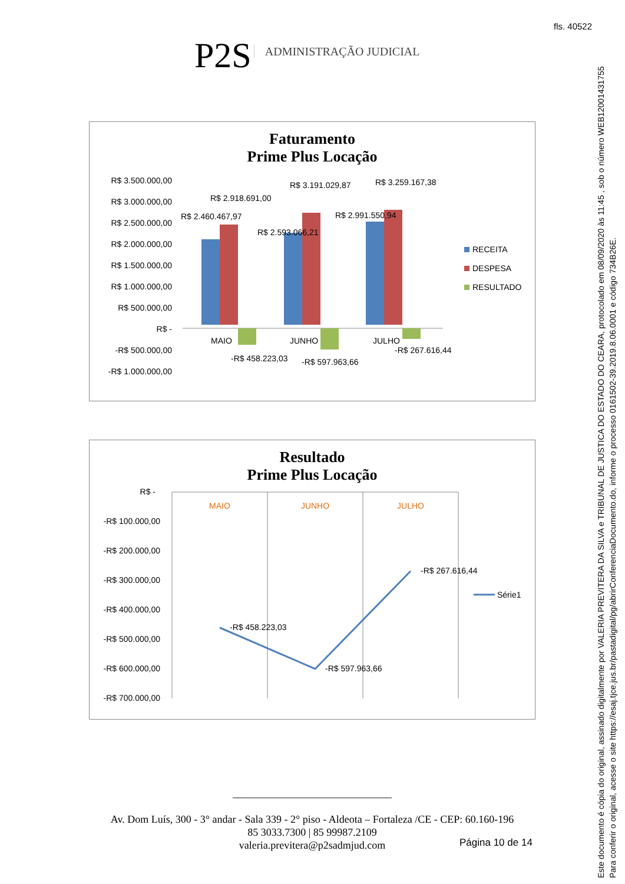fls. 40522
Este documento é cópia do original, assinado digitalmente por VALERIA PREVITERA DA SILVA e TRIBUNAL DE JUSTICA DO ESTADO DO CEARA, protocolado em 08/09/2020 às 11:45 , sob o número WEB12001431755
Para conferir o original, acesse o site https://esaj.tjce.jus.br/pastadigital/pg/abrirConferenciaDocumento.do, informe o processo 0161502-39.2019.8.06.0001 e código 734B26E.
P2S ADMINISTRAÇÃO JUDICIAL
Faturamento
Prime Plus Locação
R$ 3.500.000,00
R$ 3.000.000,00
R$ 2.500.000,00
R$ 2.000.000,00
R$ 1.500.000,00
R$ 1.000.000,00
R$ 500.000,00
R$ -
-R$ 500.000,00
-R$ 1.000.000,00
R$ 2.460.467,97
R$ 2.918.691,00
R$ 2.593.066,21
R$ 3.191.029,87
R$ 2.991.550,94
R$ 3.259.167,38
MAIO
JUNHO
JULHO
-R$ 458.223,03
-R$ 597.963,66
-R$ 267.616,44
RECEITA
DESPESA
RESULTADO
Resultado
Prime Plus Locação
R$ -
-R$ 100.000,00
-R$ 200.000,00
-R$ 300.000,00
-R$ 400.000,00
-R$ 500.000,00
-R$ 600.000,00
-R$ 700.000,00
MAIO
JUNHO
JULHO
-R$ 458.223,03
-R$ 597.963,66
-R$ 267.616,44
Série1
______________________________
Av. Dom Luís, 300 - 3° andar - Sala 339 - 2° piso - Aldeota – Fortaleza /CE - CEP: 60.160-196
85 3033.7300 | 85 99987.2109
valeria.previtera@p2sadmjud.com
Página 10 de 14